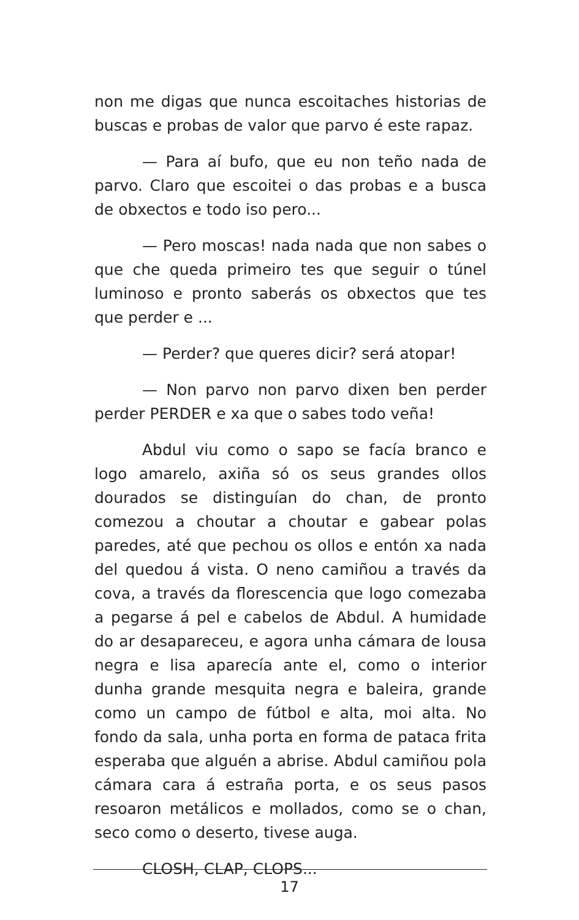non me digas que nunca escoitaches historias de buscas e probas de valor que parvo é este rapaz.
— Para aí bufo, que eu non teño nada de parvo. Claro que escoitei o das probas e a busca de obxectos e todo iso pero...
— Pero moscas! nada nada que non sabes o que che queda primeiro tes que seguir o túnel luminoso e pronto saberás os obxectos que tes que perder e ...
— Perder? que queres dicir? será atopar!
— Non parvo non parvo dixen ben perder perder PERDER e xa que o sabes todo veña!
Abdul viu como o sapo se facía branco e logo amarelo, axiña só os seus grandes ollos dourados se distinguían do chan, de pronto comezou a choutar a choutar e gabear polas paredes, até que pechou os ollos e entón xa nada del quedou á vista. O neno camiñou a través da cova, a través da florescencia que logo comezaba a pegarse á pel e cabelos de Abdul. A humidade do ar desapareceu, e agora unha cámara de lousa negra e lisa aparecía ante el, como o interior dunha grande mesquita negra e baleira, grande como un campo de fútbol e alta, moi alta. No fondo da sala, unha porta en forma de pataca frita esperaba que alguén a abrise. Abdul camiñou pola cámara cara á estraña porta, e os seus pasos resoaron metálicos e mollados, como se o chan, seco como o deserto, tivese auga.
CLOSH, CLAP, CLOPS...
17